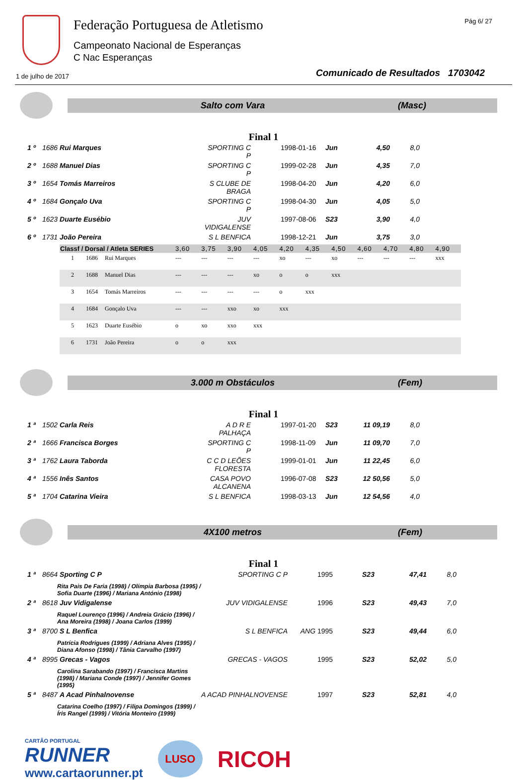Federação Portuguesa de Atletismo
Campeonato Nacional de Esperanças
C Nac Esperanças
Pág 6/ 27
1 de julho de 2017
Comunicado de Resultados 1703042
Salto com Vara (Masc)
Final 1
| 1 º | 1686 Rui Marques | SPORTING C P | | 1998-01-16 | Jun | 4,50 | 8,0 |
| 2 º | 1688 Manuel Dias | SPORTING C P | | 1999-02-28 | Jun | 4,35 | 7,0 |
| 3 º | 1654 Tomás Marreiros | S CLUBE DE BRAGA | | 1998-04-20 | Jun | 4,20 | 6,0 |
| 4 º | 1684 Gonçalo Uva | SPORTING C P | | 1998-04-30 | Jun | 4,05 | 5,0 |
| 5 º | 1623 Duarte Eusébio | JUV VIDIGALENSE | | 1997-08-06 | S23 | 3,90 | 4,0 |
| 6 º | 1731 João Pereira | S L BENFICA | | 1998-12-21 | Jun | 3,75 | 3,0 |
| Classf / Dorsal / Atleta SERIES | | | 3,60 | 3,75 | 3,90 | 4,05 | 4,20 | 4,35 | 4,50 | 4,60 | 4,70 | 4,80 | 4,90 |
| --- | --- | --- | --- | --- | --- | --- | --- | --- | --- | --- | --- | --- | --- |
| 1 | 1686 | Rui Marques | --- | --- | --- | --- | xo | --- | xo | --- | --- | --- | xxx |
| 2 | 1688 | Manuel Dias | --- | --- | --- | xo | o | o | xxx | | | | |
| 3 | 1654 | Tomás Marreiros | --- | --- | --- | --- | o | xxx | | | | | |
| 4 | 1684 | Gonçalo Uva | --- | --- | xxo | xo | xxx | | | | | | |
| 5 | 1623 | Duarte Eusébio | o | xo | xxo | xxx | | | | | | | |
| 6 | 1731 | João Pereira | o | o | xxx | | | | | | | | |
3.000 m Obstáculos (Fem)
Final 1
| 1 ª | 1502 Carla Reis | A D R E PALHAÇA | | 1997-01-20 | S23 | 11 09,19 | 8,0 |
| 2 ª | 1666 Francisca Borges | SPORTING C P | | 1998-11-09 | Jun | 11 09,70 | 7,0 |
| 3 ª | 1762 Laura Taborda | C C D LEÕES FLORESTA | | 1999-01-01 | Jun | 11 22,45 | 6,0 |
| 4 ª | 1556 Inês Santos | CASA POVO ALCANENA | | 1996-07-08 | S23 | 12 50,56 | 5,0 |
| 5 ª | 1704 Catarina Vieira | S L BENFICA | | 1998-03-13 | Jun | 12 54,56 | 4,0 |
4X100 metros (Fem)
Final 1
| 1 ª | 8664 Sporting C P | SPORTING C P | | 1995 | S23 | 47,41 | 8,0 |
| | Rita Pais De Faria (1998) / Olímpia Barbosa (1995) / Sofia Duarte (1996) / Mariana António (1998) | | | | | | |
| 2 ª | 8618 Juv Vidigalense | JUV VIDIGALENSE | | 1996 | S23 | 49,43 | 7,0 |
| | Raquel Lourenço (1996) / Andreia Grácio (1996) / Ana Moreira (1998) / Joana Carlos (1999) | | | | | | |
| 3 ª | 8700 S L Benfica | S L BENFICA | ANG | 1995 | S23 | 49,44 | 6,0 |
| | Patrícia Rodrigues (1999) / Adriana Alves (1995) / Diana Afonso (1998) / Tânia Carvalho (1997) | | | | | | |
| 4 ª | 8995 Grecas - Vagos | GRECAS - VAGOS | | 1995 | S23 | 52,02 | 5,0 |
| | Carolina Sarabando (1997) / Francisca Martins (1998) / Mariana Conde (1997) / Jennifer Gomes (1995) | | | | | | |
| 5 ª | 8487 A Acad Pinhalnovense | A ACAD PINHALNOVENSE | | 1997 | S23 | 52,81 | 4,0 |
| | Catarina Coelho (1997) / Filipa Domingos (1999) / Íris Rangel (1999) / Vitória Monteiro (1999) | | | | | | |
CARTÃO PORTUGAL
RUNNER
www.cartaorunner.pt
LUSO
RICOH